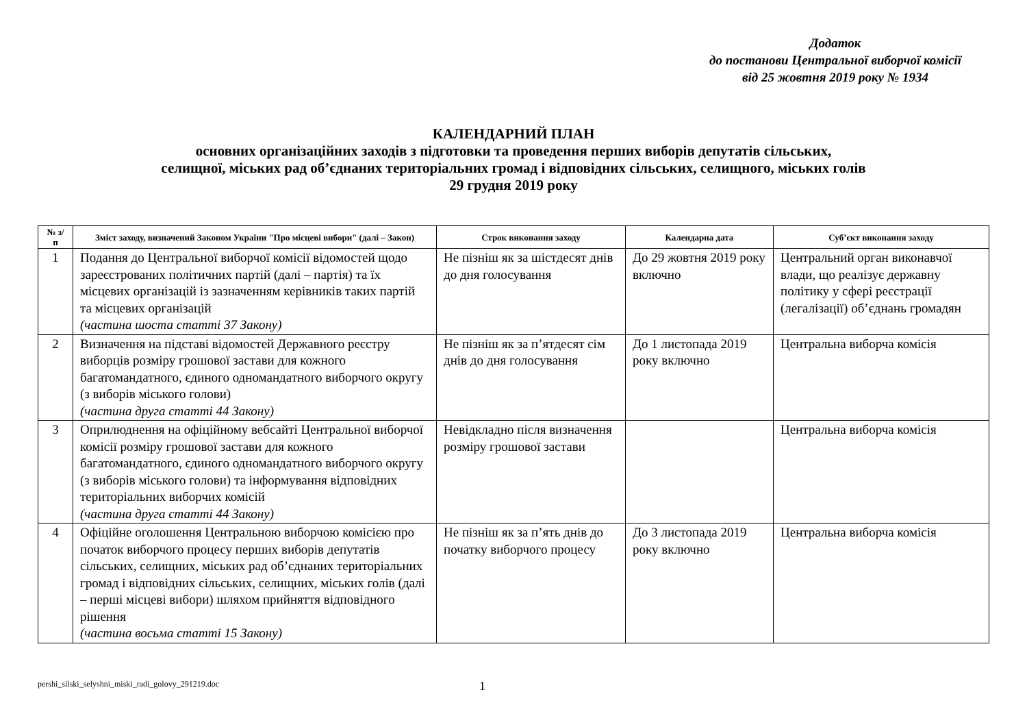Додаток
до постанови Центральної виборчої комісії
від 25 жовтня 2019 року № 1934
КАЛЕНДАРНИЙ ПЛАН
основних організаційних заходів з підготовки та проведення перших виборів депутатів сільських,
селищної, міських рад об’єднаних територіальних громад і відповідних сільських, селищного, міських голів
29 грудня 2019 року
| № з/п | Зміст заходу, визначений Законом України "Про місцеві вибори" (далі – Закон) | Строк виконання заходу | Календарна дата | Суб’єкт виконання заходу |
| --- | --- | --- | --- | --- |
| 1 | Подання до Центральної виборчої комісії відомостей щодо зареєстрованих політичних партій (далі – партія) та їх місцевих організацій із зазначенням керівників таких партій та місцевих організацій (частина шоста статті 37 Закону) | Не пізніш як за шістдесят днів до дня голосування | До 29 жовтня 2019 року включно | Центральний орган виконавчої влади, що реалізує державну політику у сфері реєстрації (легалізації) об’єднань громадян |
| 2 | Визначення на підставі відомостей Державного реєстру виборців розміру грошової застави для кожного багатомандатного, єдиного одномандатного виборчого округу (з виборів міського голови) (частина друга статті 44 Закону) | Не пізніш як за п’ятдесят сім днів до дня голосування | До 1 листопада 2019 року включно | Центральна виборча комісія |
| 3 | Оприлюднення на офіційному вебсайті Центральної виборчої комісії розміру грошової застави для кожного багатомандатного, єдиного одномандатного виборчого округу (з виборів міського голови) та інформування відповідних територіальних виборчих комісій (частина друга статті 44 Закону) | Невідкладно після визначення розміру грошової застави | | Центральна виборча комісія |
| 4 | Офіційне оголошення Центральною виборчою комісією про початок виборчого процесу перших виборів депутатів сільських, селищних, міських рад об’єднаних територіальних громад і відповідних сільських, селищних, міських голів (далі – перші місцеві вибори) шляхом прийняття відповідного рішення (частина восьма статті 15 Закону) | Не пізніш як за п’ять днів до початку виборчого процесу | До 3 листопада 2019 року включно | Центральна виборча комісія |
pershi_silski_selyshni_miski_radi_golovy_291219.doc 1